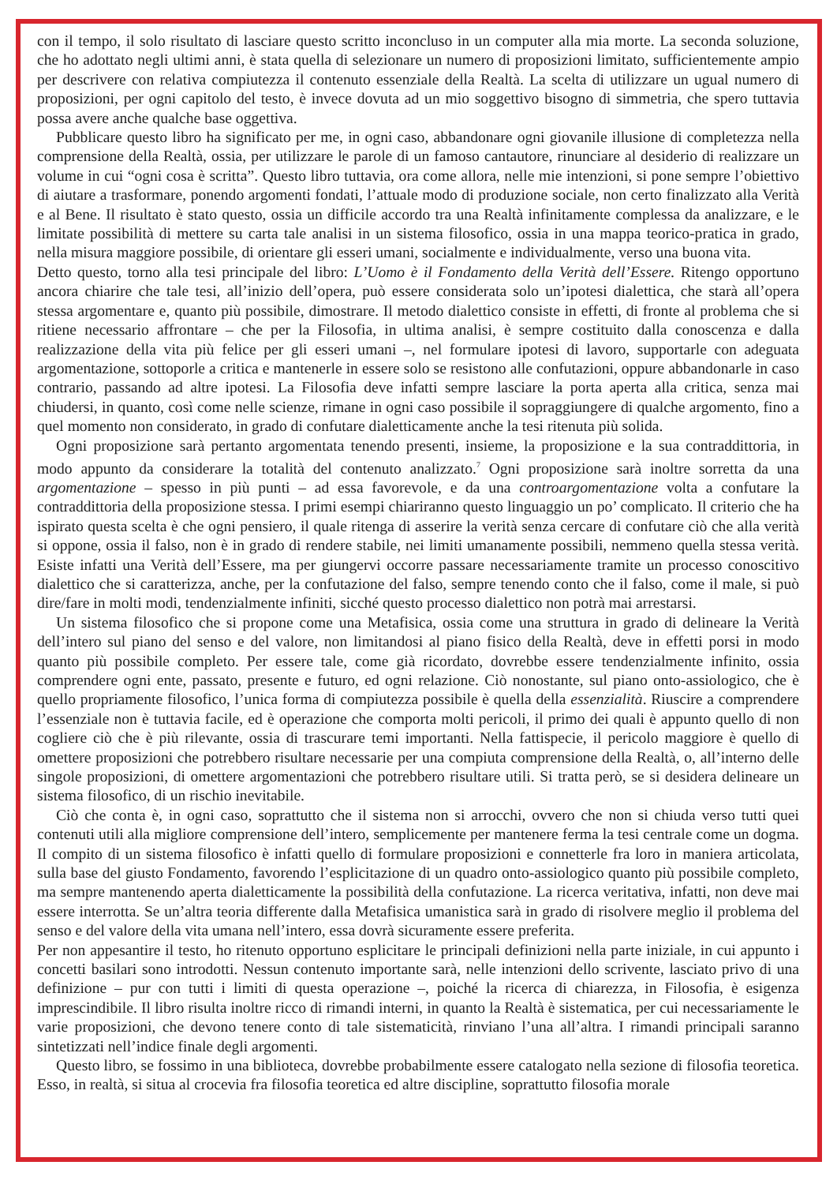con il tempo, il solo risultato di lasciare questo scritto inconcluso in un computer alla mia morte. La seconda soluzione, che ho adottato negli ultimi anni, è stata quella di selezionare un numero di proposizioni limitato, sufficientemente ampio per descrivere con relativa compiutezza il contenuto essenziale della Realtà. La scelta di utilizzare un ugual numero di proposizioni, per ogni capitolo del testo, è invece dovuta ad un mio soggettivo bisogno di simmetria, che spero tuttavia possa avere anche qualche base oggettiva.
Pubblicare questo libro ha significato per me, in ogni caso, abbandonare ogni giovanile illusione di completezza nella comprensione della Realtà, ossia, per utilizzare le parole di un famoso cantautore, rinunciare al desiderio di realizzare un volume in cui “ogni cosa è scritta”. Questo libro tuttavia, ora come allora, nelle mie intenzioni, si pone sempre l’obiettivo di aiutare a trasformare, ponendo argomenti fondati, l’attuale modo di produzione sociale, non certo finalizzato alla Verità e al Bene. Il risultato è stato questo, ossia un difficile accordo tra una Realtà infinitamente complessa da analizzare, e le limitate possibilità di mettere su carta tale analisi in un sistema filosofico, ossia in una mappa teorico-pratica in grado, nella misura maggiore possibile, di orientare gli esseri umani, socialmente e individualmente, verso una buona vita.
Detto questo, torno alla tesi principale del libro: L’Uomo è il Fondamento della Verità dell’Essere. Ritengo opportuno ancora chiarire che tale tesi, all’inizio dell’opera, può essere considerata solo un’ipotesi dialettica, che starà all’opera stessa argomentare e, quanto più possibile, dimostrare. Il metodo dialettico consiste in effetti, di fronte al problema che si ritiene necessario affrontare – che per la Filosofia, in ultima analisi, è sempre costituito dalla conoscenza e dalla realizzazione della vita più felice per gli esseri umani –, nel formulare ipotesi di lavoro, supportarle con adeguata argomentazione, sottoporle a critica e mantenerle in essere solo se resistono alle confutazioni, oppure abbandonarle in caso contrario, passando ad altre ipotesi. La Filosofia deve infatti sempre lasciare la porta aperta alla critica, senza mai chiudersi, in quanto, così come nelle scienze, rimane in ogni caso possibile il sopraggiungere di qualche argomento, fino a quel momento non considerato, in grado di confutare dialetticamente anche la tesi ritenuta più solida.
Ogni proposizione sarà pertanto argomentata tenendo presenti, insieme, la proposizione e la sua contraddittoria, in modo appunto da considerare la totalità del contenuto analizzato.<sup>7</sup> Ogni proposizione sarà inoltre sorretta da una argomentazione – spesso in più punti – ad essa favorevole, e da una controargomentazione volta a confutare la contraddittoria della proposizione stessa. I primi esempi chiariranno questo linguaggio un po’ complicato. Il criterio che ha ispirato questa scelta è che ogni pensiero, il quale ritenga di asserire la verità senza cercare di confutare ciò che alla verità si oppone, ossia il falso, non è in grado di rendere stabile, nei limiti umanamente possibili, nemmeno quella stessa verità. Esiste infatti una Verità dell’Essere, ma per giungervi occorre passare necessariamente tramite un processo conoscitivo dialettico che si caratterizza, anche, per la confutazione del falso, sempre tenendo conto che il falso, come il male, si può dire/fare in molti modi, tendenzialmente infiniti, sicché questo processo dialettico non potrà mai arrestarsi.
Un sistema filosofico che si propone come una Metafisica, ossia come una struttura in grado di delineare la Verità dell’intero sul piano del senso e del valore, non limitandosi al piano fisico della Realtà, deve in effetti porsi in modo quanto più possibile completo. Per essere tale, come già ricordato, dovrebbe essere tendenzialmente infinito, ossia comprendere ogni ente, passato, presente e futuro, ed ogni relazione. Ciò nonostante, sul piano onto-assiologico, che è quello propriamente filosofico, l’unica forma di compiutezza possibile è quella della essenzialità. Riuscire a comprendere l’essenziale non è tuttavia facile, ed è operazione che comporta molti pericoli, il primo dei quali è appunto quello di non cogliere ciò che è più rilevante, ossia di trascurare temi importanti. Nella fattispecie, il pericolo maggiore è quello di omettere proposizioni che potrebbero risultare necessarie per una compiuta comprensione della Realtà, o, all’interno delle singole proposizioni, di omettere argomentazioni che potrebbero risultare utili. Si tratta però, se si desidera delineare un sistema filosofico, di un rischio inevitabile.
Ciò che conta è, in ogni caso, soprattutto che il sistema non si arrocchi, ovvero che non si chiuda verso tutti quei contenuti utili alla migliore comprensione dell’intero, semplicemente per mantenere ferma la tesi centrale come un dogma. Il compito di un sistema filosofico è infatti quello di formulare proposizioni e connetterle fra loro in maniera articolata, sulla base del giusto Fondamento, favorendo l’esplicitazione di un quadro onto-assiologico quanto più possibile completo, ma sempre mantenendo aperta dialetticamente la possibilità della confutazione. La ricerca veritativa, infatti, non deve mai essere interrotta. Se un’altra teoria differente dalla Metafisica umanistica sarà in grado di risolvere meglio il problema del senso e del valore della vita umana nell’intero, essa dovrà sicuramente essere preferita.
Per non appesantire il testo, ho ritenuto opportuno esplicitare le principali definizioni nella parte iniziale, in cui appunto i concetti basilari sono introdotti. Nessun contenuto importante sarà, nelle intenzioni dello scrivente, lasciato privo di una definizione – pur con tutti i limiti di questa operazione –, poiché la ricerca di chiarezza, in Filosofia, è esigenza imprescindibile. Il libro risulta inoltre ricco di rimandi interni, in quanto la Realtà è sistematica, per cui necessariamente le varie proposizioni, che devono tenere conto di tale sistematicità, rinviano l’una all’altra. I rimandi principali saranno sintetizzati nell’indice finale degli argomenti.
Questo libro, se fossimo in una biblioteca, dovrebbe probabilmente essere catalogato nella sezione di filosofia teoretica. Esso, in realtà, si situa al crocevia fra filosofia teoretica ed altre discipline, soprattutto filosofia morale